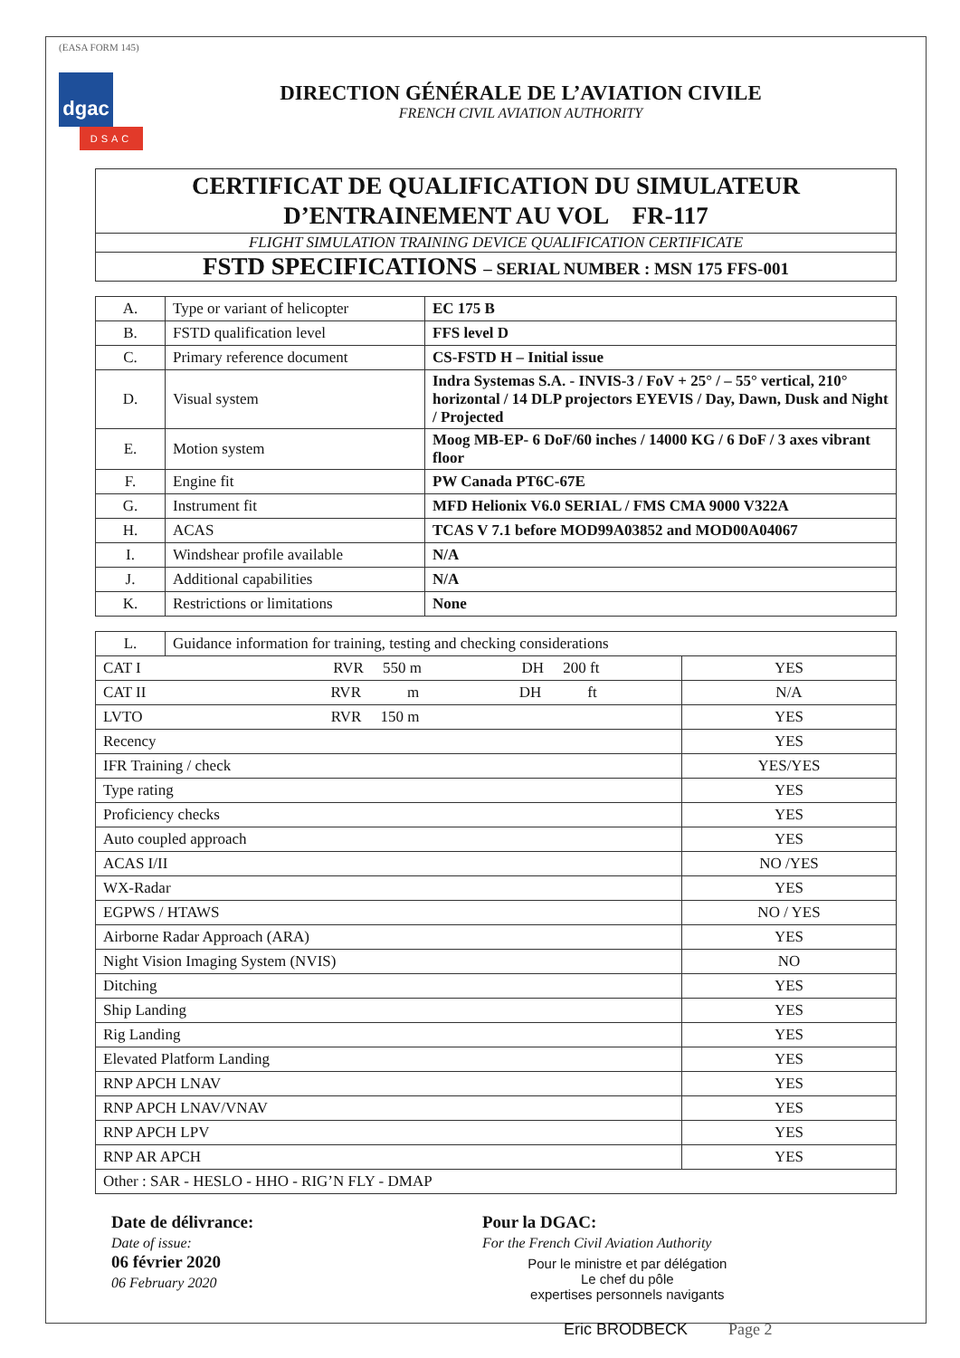(EASA FORM 145)
dgac
DSAC
DIRECTION GÉNÉRALE DE L’AVIATION CIVILE
FRENCH CIVIL AVIATION AUTHORITY
CERTIFICAT DE QUALIFICATION DU SIMULATEUR
D’ENTRAINEMENT AU VOL FR-117
FLIGHT SIMULATION TRAINING DEVICE QUALIFICATION CERTIFICATE
FSTD SPECIFICATIONS – SERIAL NUMBER : MSN 175 FFS-001
| A. | Type or variant of helicopter | EC 175 B |
| B. | FSTD qualification level | FFS level D |
| C. | Primary reference document | CS-FSTD H – Initial issue |
| D. | Visual system | Indra Systemas S.A. - INVIS-3 / FoV + 25° / – 55° vertical, 210° horizontal / 14 DLP projectors EYEVIS / Day, Dawn, Dusk and Night / Projected |
| E. | Motion system | Moog MB-EP- 6 DoF/60 inches / 14000 KG / 6 DoF / 3 axes vibrant floor |
| F. | Engine fit | PW Canada PT6C-67E |
| G. | Instrument fit | MFD Helionix V6.0 SERIAL / FMS CMA 9000 V322A |
| H. | ACAS | TCAS V 7.1 before MOD99A03852 and MOD00A04067 |
| I. | Windshear profile available | N/A |
| J. | Additional capabilities | N/A |
| K. | Restrictions or limitations | None |
| L. | Guidance information for training, testing and checking considerations | |
| CAT I RVR 550 m DH 200 ft | | YES |
| CAT II RVR m DH ft | | N/A |
| LVTO RVR 150 m | | YES |
| Recency | | YES |
| IFR Training / check | | YES/YES |
| Type rating | | YES |
| Proficiency checks | | YES |
| Auto coupled approach | | YES |
| ACAS I/II | | NO /YES |
| WX-Radar | | YES |
| EGPWS / HTAWS | | NO / YES |
| Airborne Radar Approach (ARA) | | YES |
| Night Vision Imaging System (NVIS) | | NO |
| Ditching | | YES |
| Ship Landing | | YES |
| Rig Landing | | YES |
| Elevated Platform Landing | | YES |
| RNP APCH LNAV | | YES |
| RNP APCH LNAV/VNAV | | YES |
| RNP APCH LPV | | YES |
| RNP AR APCH | | YES |
| Other : SAR - HESLO - HHO - RIG’N FLY - DMAP | | |
Date de délivrance:
Date of issue:
06 février 2020
06 February 2020
Pour la DGAC:
For the French Civil Aviation Authority
Pour le ministre et par délégation
Le chef du pôle
expertises personnels navigants
Eric BRODBECK Page 2